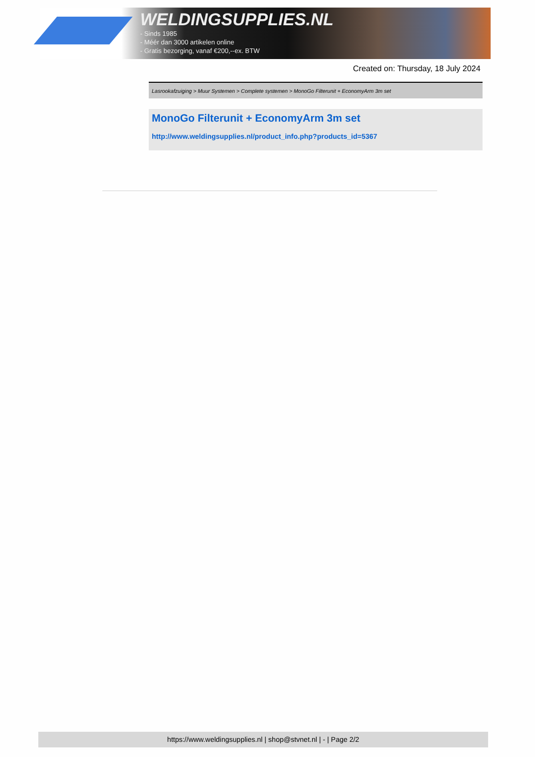WELDINGSUPPLIES.NL
- Sinds 1985
- Méér dan 3000 artikelen online
- Gratis bezorging, vanaf €200,--ex. BTW
Created on: Thursday, 18 July 2024
Lasrookafzuiging > Muur Systemen > Complete systemen > MonoGo Filterunit + EconomyArm 3m set
MonoGo Filterunit + EconomyArm 3m set
http://www.weldingsupplies.nl/product_info.php?products_id=5367
https://www.weldingsupplies.nl | shop@stvnet.nl | - | Page 2/2